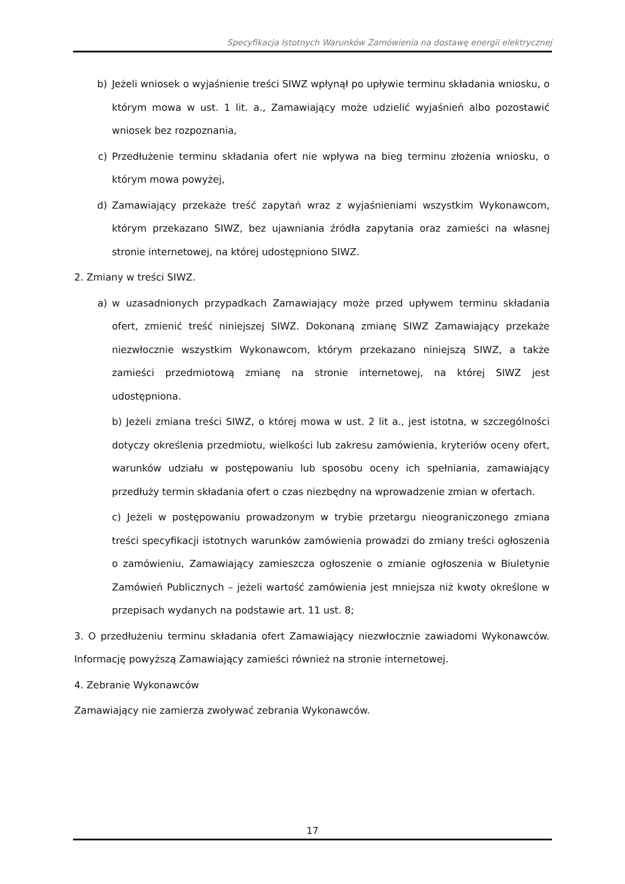Specyfikacja Istotnych Warunków Zamówienia na dostawę energii elektrycznej
b) Jeżeli wniosek o wyjaśnienie treści SIWZ wpłynął po upływie terminu składania wniosku, o którym mowa w ust. 1 lit. a., Zamawiający może udzielić wyjaśnień albo pozostawić wniosek bez rozpoznania,
c) Przedłużenie terminu składania ofert nie wpływa na bieg terminu złożenia wniosku, o którym mowa powyżej,
d) Zamawiający przekaże treść zapytań wraz z wyjaśnieniami wszystkim Wykonawcom, którym przekazano SIWZ, bez ujawniania źródła zapytania oraz zamieści na własnej stronie internetowej, na której udostępniono SIWZ.
2. Zmiany w treści SIWZ.
a) w uzasadnionych przypadkach Zamawiający może przed upływem terminu składania ofert, zmienić treść niniejszej SIWZ. Dokonaną zmianę SIWZ Zamawiający przekaże niezwłocznie wszystkim Wykonawcom, którym przekazano niniejszą SIWZ, a także zamieści przedmiotową zmianę na stronie internetowej, na której SIWZ jest udostępniona.
b) Jeżeli zmiana treści SIWZ, o której mowa w ust. 2 lit a., jest istotna, w szczególności dotyczy określenia przedmiotu, wielkości lub zakresu zamówienia, kryteriów oceny ofert, warunków udziału w postępowaniu lub sposobu oceny ich spełniania, zamawiający przedłuży termin składania ofert o czas niezbędny na wprowadzenie zmian w ofertach.
c) Jeżeli w postępowaniu prowadzonym w trybie przetargu nieograniczonego zmiana treści specyfikacji istotnych warunków zamówienia prowadzi do zmiany treści ogłoszenia o zamówieniu, Zamawiający zamieszcza ogłoszenie o zmianie ogłoszenia w Biuletynie Zamówień Publicznych – jeżeli wartość zamówienia jest mniejsza niż kwoty określone w przepisach wydanych na podstawie art. 11 ust. 8;
3. O przedłużeniu terminu składania ofert Zamawiający niezwłocznie zawiadomi Wykonawców. Informację powyższą Zamawiający zamieści również na stronie internetowej.
4. Zebranie Wykonawców
Zamawiający nie zamierza zwoływać zebrania Wykonawców.
17